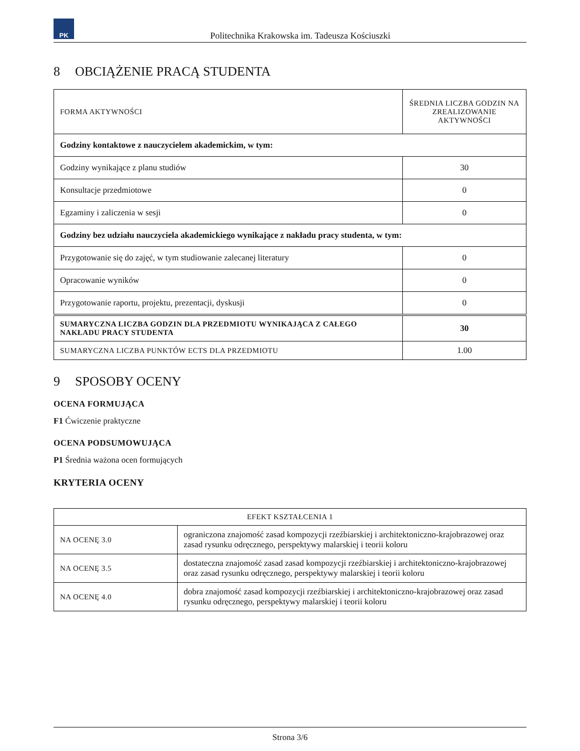PK
Politechnika Krakowska im. Tadeusza Kościuszki
8 OBCIĄŻENIE PRACĄ STUDENTA
| FORMA AKTYWNOŚCI | ŚREDNIA LICZBA GODZIN NA ZREALIZOWANIE AKTYWNOŚCI |
| --- | --- |
| Godziny kontaktowe z nauczycielem akademickim, w tym: | |
| Godziny wynikające z planu studiów | 30 |
| Konsultacje przedmiotowe | 0 |
| Egzaminy i zaliczenia w sesji | 0 |
| Godziny bez udziału nauczyciela akademickiego wynikające z nakładu pracy studenta, w tym: | |
| Przygotowanie się do zajęć, w tym studiowanie zalecanej literatury | 0 |
| Opracowanie wyników | 0 |
| Przygotowanie raportu, projektu, prezentacji, dyskusji | 0 |
| SUMARYCZNA LICZBA GODZIN DLA PRZEDMIOTU WYNIKAJĄCA Z CAŁEGO NAKŁADU PRACY STUDENTA | 30 |
| SUMARYCZNA LICZBA PUNKTÓW ECTS DLA PRZEDMIOTU | 1.00 |
9 SPOSOBY OCENY
OCENA FORMUJĄCA
F1 Ćwiczenie praktyczne
OCENA PODSUMOWUJĄCA
P1 Średnia ważona ocen formujących
KRYTERIA OCENY
| EFEKT KSZTAŁCENIA 1 | |
| --- | --- |
| NA OCENĘ 3.0 | ograniczona znajomość zasad kompozycji rzeźbiarskiej i architektoniczno-krajobrazowej oraz zasad rysunku odręcznego, perspektywy malarskiej i teorii koloru |
| NA OCENĘ 3.5 | dostateczna znajomość zasad zasad kompozycji rzeźbiarskiej i architektoniczno-krajobrazowej oraz zasad rysunku odręcznego, perspektywy malarskiej i teorii koloru |
| NA OCENĘ 4.0 | dobra znajomość zasad kompozycji rzeźbiarskiej i architektoniczno-krajobrazowej oraz zasad rysunku odręcznego, perspektywy malarskiej i teorii koloru |
Strona 3/6